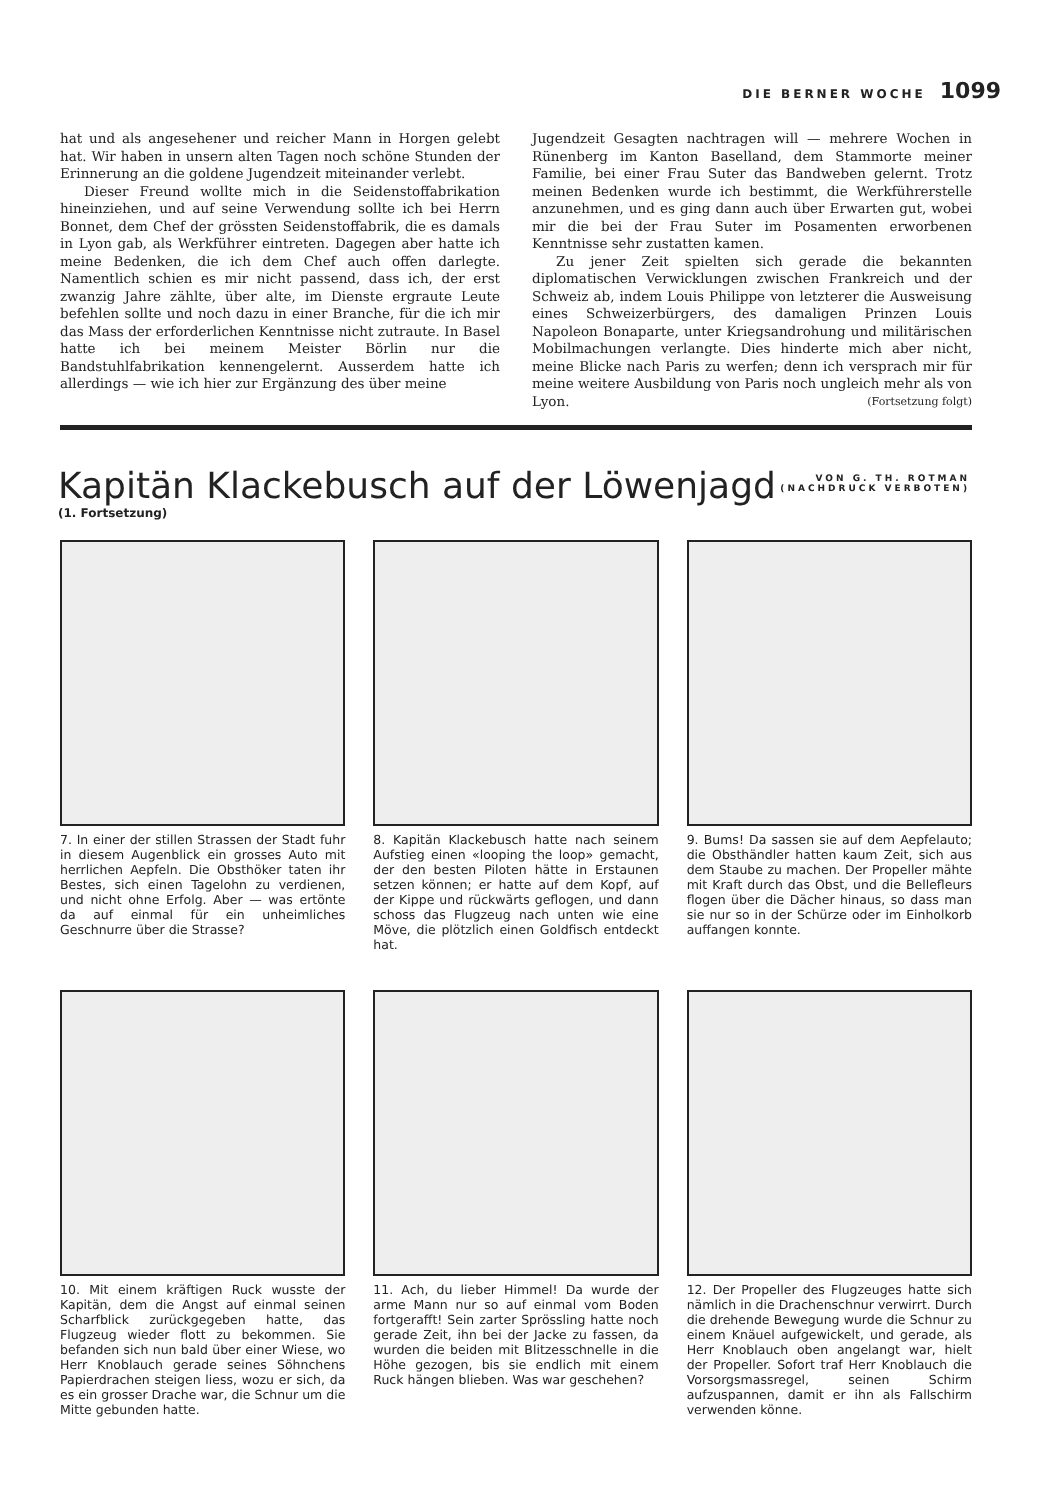DIE BERNER WOCHE 1099
hat und als angesehener und reicher Mann in Horgen gelebt hat. Wir haben in unsern alten Tagen noch schöne Stunden der Erinnerung an die goldene Jugendzeit miteinander verlebt.
Dieser Freund wollte mich in die Seidenstoffabrikation hineinziehen, und auf seine Verwendung sollte ich bei Herrn Bonnet, dem Chef der grössten Seidenstoffabrik, die es damals in Lyon gab, als Werkführer eintreten. Dagegen aber hatte ich meine Bedenken, die ich dem Chef auch offen darlegte. Namentlich schien es mir nicht passend, dass ich, der erst zwanzig Jahre zählte, über alte, im Dienste ergraute Leute befehlen sollte und noch dazu in einer Branche, für die ich mir das Mass der erforderlichen Kenntnisse nicht zutraute. In Basel hatte ich bei meinem Meister Börlin nur die Bandstuhlfabrikation kennengelernt. Ausserdem hatte ich allerdings — wie ich hier zur Ergänzung des über meine
Jugendzeit Gesagten nachtragen will — mehrere Wochen in Rünenberg im Kanton Baselland, dem Stammorte meiner Familie, bei einer Frau Suter das Bandweben gelernt. Trotz meinen Bedenken wurde ich bestimmt, die Werkführerstelle anzunehmen, und es ging dann auch über Erwarten gut, wobei mir die bei der Frau Suter im Posamenten erworbenen Kenntnisse sehr zustatten kamen.
Zu jener Zeit spielten sich gerade die bekannten diplomatischen Verwicklungen zwischen Frankreich und der Schweiz ab, indem Louis Philippe von letzterer die Ausweisung eines Schweizerbürgers, des damaligen Prinzen Louis Napoleon Bonaparte, unter Kriegsandrohung und militärischen Mobilmachungen verlangte. Dies hinderte mich aber nicht, meine Blicke nach Paris zu werfen; denn ich versprach mir für meine weitere Ausbildung von Paris noch ungleich mehr als von Lyon. (Fortsetzung folgt)
VON G. TH. ROTMAN
(NACHDRUCK VERBOTEN)
Kapitän Klackebusch auf der Löwenjagd
(1. Fortsetzung)
7. In einer der stillen Strassen der Stadt fuhr in diesem Augenblick ein grosses Auto mit herrlichen Aepfeln. Die Obsthöker taten ihr Bestes, sich einen Tagelohn zu verdienen, und nicht ohne Erfolg. Aber — was ertönte da auf einmal für ein unheimliches Geschnurre über die Strasse?
8. Kapitän Klackebusch hatte nach seinem Aufstieg einen «looping the loop» gemacht, der den besten Piloten hätte in Erstaunen setzen können; er hatte auf dem Kopf, auf der Kippe und rückwärts geflogen, und dann schoss das Flugzeug nach unten wie eine Möve, die plötzlich einen Goldfisch entdeckt hat.
9. Bums! Da sassen sie auf dem Aepfelauto; die Obsthändler hatten kaum Zeit, sich aus dem Staube zu machen. Der Propeller mähte mit Kraft durch das Obst, und die Bellefleurs flogen über die Dächer hinaus, so dass man sie nur so in der Schürze oder im Einholkorb auffangen konnte.
10. Mit einem kräftigen Ruck wusste der Kapitän, dem die Angst auf einmal seinen Scharfblick zurückgegeben hatte, das Flugzeug wieder flott zu bekommen. Sie befanden sich nun bald über einer Wiese, wo Herr Knoblauch gerade seines Söhnchens Papierdrachen steigen liess, wozu er sich, da es ein grosser Drache war, die Schnur um die Mitte gebunden hatte.
11. Ach, du lieber Himmel! Da wurde der arme Mann nur so auf einmal vom Boden fortgerafft! Sein zarter Sprössling hatte noch gerade Zeit, ihn bei der Jacke zu fassen, da wurden die beiden mit Blitzesschnelle in die Höhe gezogen, bis sie endlich mit einem Ruck hängen blieben. Was war geschehen?
12. Der Propeller des Flugzeuges hatte sich nämlich in die Drachenschnur verwirrt. Durch die drehende Bewegung wurde die Schnur zu einem Knäuel aufgewickelt, und gerade, als Herr Knoblauch oben angelangt war, hielt der Propeller. Sofort traf Herr Knoblauch die Vorsorgsmassregel, seinen Schirm aufzuspannen, damit er ihn als Fallschirm verwenden könne.